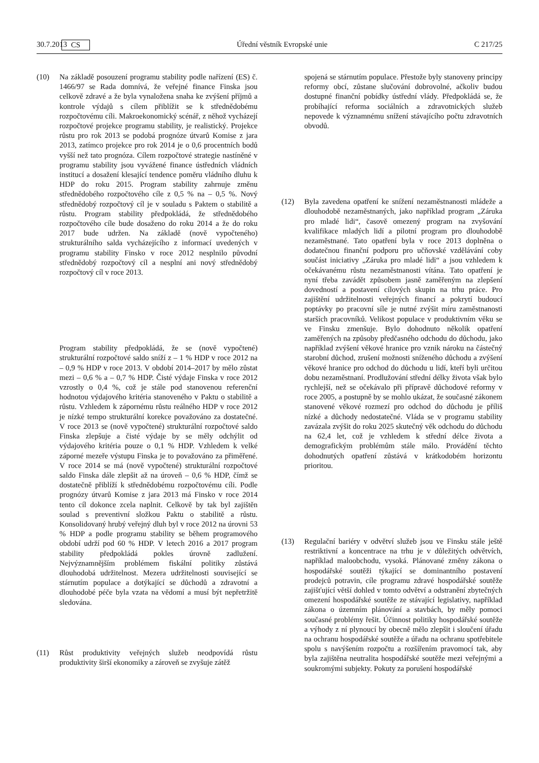30.7.2013 CS Úřední věstník Evropské unie C 217/25
(10) Na základě posouzení programu stability podle nařízení (ES) č. 1466/97 se Rada domnívá, že veřejné finance Finska jsou celkově zdravé a že byla vynaložena snaha ke zvýšení příjmů a kontrole výdajů s cílem přiblížit se k střednědobému rozpočtovému cíli. Makroekonomický scénář, z něhož vycházejí rozpočtové projekce programu stability, je realistický. Projekce růstu pro rok 2013 se podobá prognóze útvarů Komise z jara 2013, zatímco projekce pro rok 2014 je o 0,6 procentních bodů vyšší než tato prognóza. Cílem rozpočtové strategie nastíněné v programu stability jsou vyvážené finance ústředních vládních institucí a dosažení klesající tendence poměru vládního dluhu k HDP do roku 2015. Program stability zahrnuje změnu střednědobého rozpočtového cíle z 0,5 % na – 0,5 %. Nový střednědobý rozpočtový cíl je v souladu s Paktem o stabilitě a růstu. Program stability předpokládá, že střednědobého rozpočtového cíle bude dosaženo do roku 2014 a že do roku 2017 bude udržen. Na základě (nově vypočteného) strukturálního salda vycházejícího z informací uvedených v programu stability Finsko v roce 2012 nesplnilo původní střednědobý rozpočtový cíl a nesplní ani nový střednědobý rozpočtový cíl v roce 2013.
Program stability předpokládá, že se (nově vypočtené) strukturální rozpočtové saldo sníží z – 1 % HDP v roce 2012 na – 0,9 % HDP v roce 2013. V období 2014–2017 by mělo zůstat mezi – 0,6 % a – 0,7 % HDP. Čisté výdaje Finska v roce 2012 vzrostly o 0,4 %, což je stále pod stanovenou referenční hodnotou výdajového kritéria stanoveného v Paktu o stabilitě a růstu. Vzhledem k zápornému růstu reálného HDP v roce 2012 je nízké tempo strukturální korekce považováno za dostatečné. V roce 2013 se (nově vypočtené) strukturální rozpočtové saldo Finska zlepšuje a čisté výdaje by se měly odchýlit od výdajového kritéria pouze o 0,1 % HDP. Vzhledem k velké záporné mezeře výstupu Finska je to považováno za přiměřené. V roce 2014 se má (nově vypočtené) strukturální rozpočtové saldo Finska dále zlepšit až na úroveň – 0,6 % HDP, čímž se dostatečně přiblíží k střednědobému rozpočtovému cíli. Podle prognózy útvarů Komise z jara 2013 má Finsko v roce 2014 tento cíl dokonce zcela naplnit. Celkově by tak byl zajištěn soulad s preventivní složkou Paktu o stabilitě a růstu. Konsolidovaný hrubý veřejný dluh byl v roce 2012 na úrovni 53 % HDP a podle programu stability se během programového období udrží pod 60 % HDP. V letech 2016 a 2017 program stability předpokládá pokles úrovně zadlužení. Nejvýznamnějším problémem fiskální politiky zůstává dlouhodobá udržitelnost. Mezera udržitelnosti související se stárnutím populace a dotýkající se důchodů a zdravotní a dlouhodobé péče byla vzata na vědomí a musí být nepřetržitě sledována.
(11) Růst produktivity veřejných služeb neodpovídá růstu produktivity širší ekonomiky a zároveň se zvyšuje zátěž
spojená se stárnutím populace. Přestože byly stanoveny principy reformy obcí, zůstane slučování dobrovolné, ačkoliv budou dostupné finanční pobídky ústřední vlády. Předpokládá se, že probíhající reforma sociálních a zdravotnických služeb nepovede k významnému snížení stávajícího počtu zdravotních obvodů.
(12) Byla zavedena opatření ke snížení nezaměstnanosti mládeže a dlouhodobě nezaměstnaných, jako například program „Záruka pro mladé lidi“, časově omezený program na zvyšování kvalifikace mladých lidí a pilotní program pro dlouhodobě nezaměstnané. Tato opatření byla v roce 2013 doplněna o dodatečnou finanční podporu pro učňovské vzdělávání coby součást iniciativy „Záruka pro mladé lidi“ a jsou vzhledem k očekávanému růstu nezaměstnanosti vítána. Tato opatření je nyní třeba zavádět způsobem jasně zaměřeným na zlepšení dovedností a postavení cílových skupin na trhu práce. Pro zajištění udržitelnosti veřejných financí a pokrytí budoucí poptávky po pracovní síle je nutné zvýšit míru zaměstnanosti starších pracovníků. Velikost populace v produktivním věku se ve Finsku zmenšuje. Bylo dohodnuto několik opatření zaměřených na způsoby předčasného odchodu do důchodu, jako například zvýšení věkové hranice pro vznik nároku na částečný starobní důchod, zrušení možnosti sníženého důchodu a zvýšení věkové hranice pro odchod do důchodu u lidí, kteří byli určitou dobu nezaměstnaní. Prodlužování střední délky života však bylo rychlejší, než se očekávalo při přípravě důchodové reformy v roce 2005, a postupně by se mohlo ukázat, že současné zákonem stanovené věkové rozmezí pro odchod do důchodu je příliš nízké a důchody nedostatečné. Vláda se v programu stability zavázala zvýšit do roku 2025 skutečný věk odchodu do důchodu na 62,4 let, což je vzhledem k střední délce života a demografickým problémům stále málo. Provádění těchto dohodnutých opatření zůstává v krátkodobém horizontu prioritou.
(13) Regulační bariéry v odvětví služeb jsou ve Finsku stále ještě restriktivní a koncentrace na trhu je v důležitých odvětvích, například maloobchodu, vysoká. Plánované změny zákona o hospodářské soutěži týkající se dominantního postavení prodejců potravin, cíle programu zdravé hospodářské soutěže zajišťující větší dohled v tomto odvětví a odstranění zbytečných omezení hospodářské soutěže ze stávající legislativy, například zákona o územním plánování a stavbách, by měly pomoci současné problémy řešit. Účinnost politiky hospodářské soutěže a výhody z ní plynoucí by obecně mělo zlepšit i sloučení úřadu na ochranu hospodářské soutěže a úřadu na ochranu spotřebitele spolu s navýšením rozpočtu a rozšířením pravomocí tak, aby byla zajištěna neutralita hospodářské soutěže mezi veřejnými a soukromými subjekty. Pokuty za porušení hospodářské